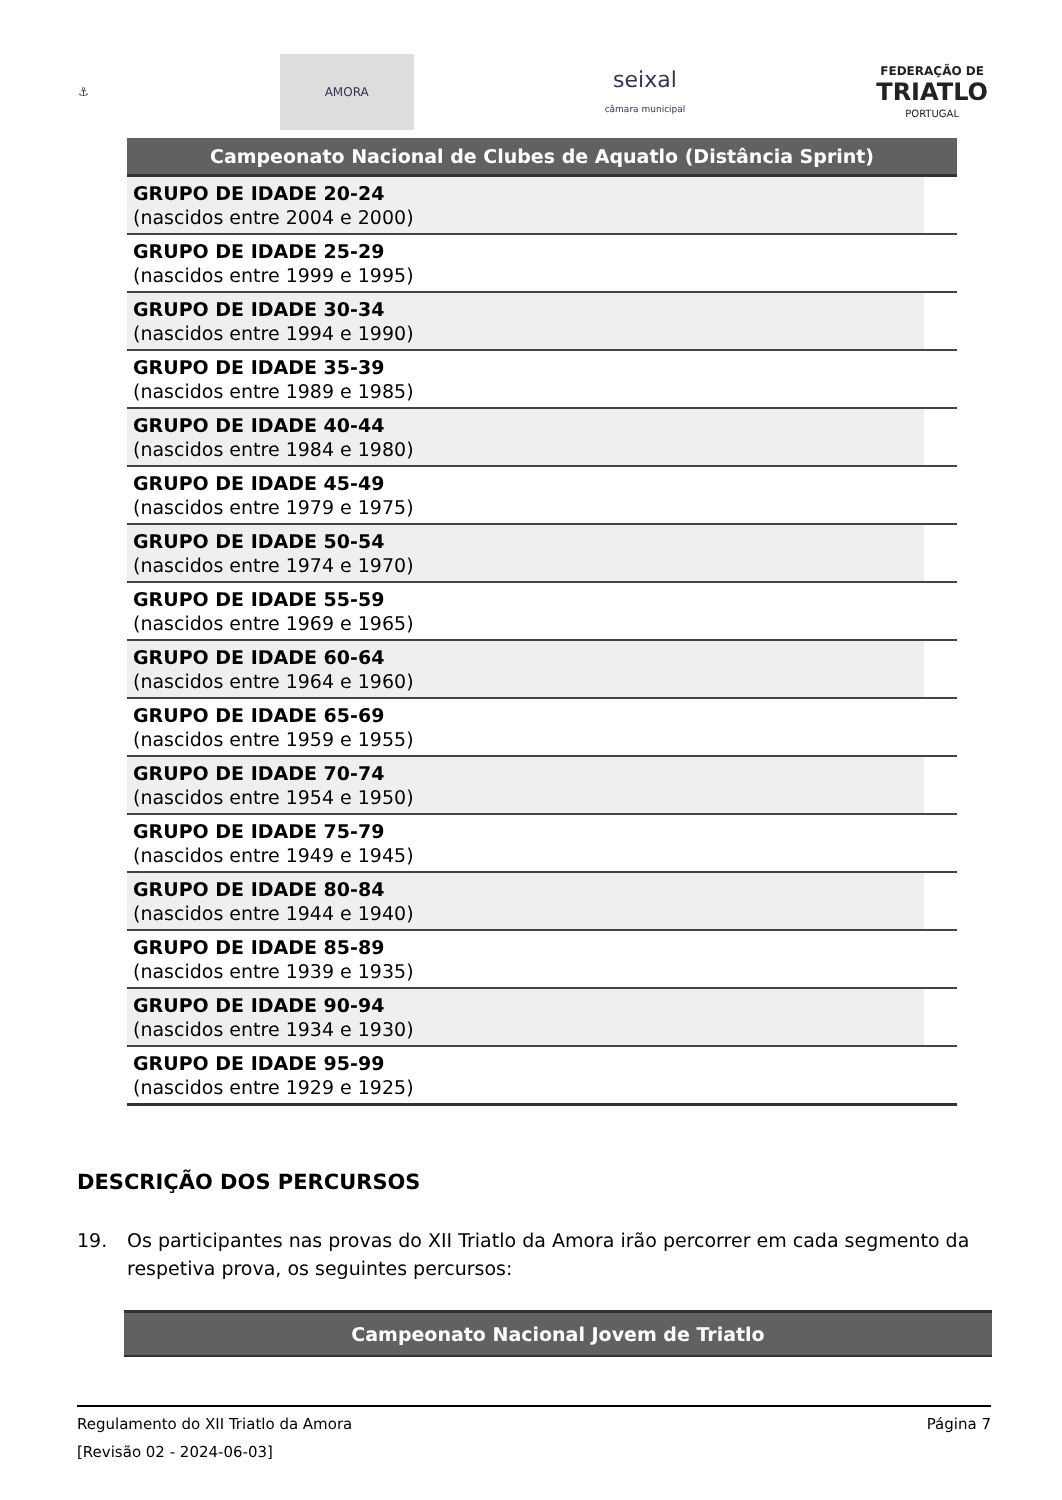⚓
AMORA
seixal
câmara municipal
FEDERAÇÃO DE
TRIATLO
PORTUGAL
| Campeonato Nacional de Clubes de Aquatlo (Distância Sprint) | |
| --- | --- |
| GRUPO DE IDADE 20-24 (nascidos entre 2004 e 2000) | |
| GRUPO DE IDADE 25-29 (nascidos entre 1999 e 1995) | |
| GRUPO DE IDADE 30-34 (nascidos entre 1994 e 1990) | |
| GRUPO DE IDADE 35-39 (nascidos entre 1989 e 1985) | |
| GRUPO DE IDADE 40-44 (nascidos entre 1984 e 1980) | |
| GRUPO DE IDADE 45-49 (nascidos entre 1979 e 1975) | |
| GRUPO DE IDADE 50-54 (nascidos entre 1974 e 1970) | |
| GRUPO DE IDADE 55-59 (nascidos entre 1969 e 1965) | |
| GRUPO DE IDADE 60-64 (nascidos entre 1964 e 1960) | |
| GRUPO DE IDADE 65-69 (nascidos entre 1959 e 1955) | |
| GRUPO DE IDADE 70-74 (nascidos entre 1954 e 1950) | |
| GRUPO DE IDADE 75-79 (nascidos entre 1949 e 1945) | |
| GRUPO DE IDADE 80-84 (nascidos entre 1944 e 1940) | |
| GRUPO DE IDADE 85-89 (nascidos entre 1939 e 1935) | |
| GRUPO DE IDADE 90-94 (nascidos entre 1934 e 1930) | |
| GRUPO DE IDADE 95-99 (nascidos entre 1929 e 1925) | |
DESCRIÇÃO DOS PERCURSOS
19. Os participantes nas provas do XII Triatlo da Amora irão percorrer em cada segmento da respetiva prova, os seguintes percursos:
Campeonato Nacional Jovem de Triatlo
Regulamento do XII Triatlo da Amora Página 7
[Revisão 02 - 2024-06-03]